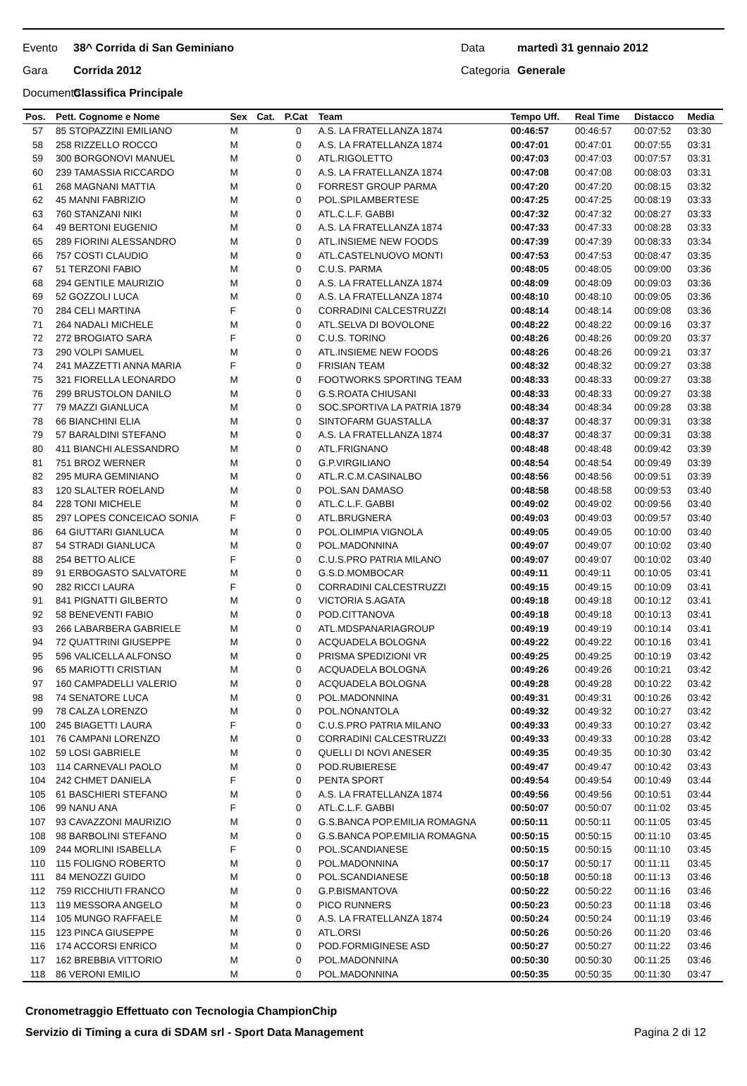Evento 38^ Corrida di San Geminiano Data martedì 31 gennaio 2012
Gara Corrida 2012 Categoria Generale
Documento Classifica Principale
| Pos. | Pett. Cognome e Nome | Sex | Cat. | P.Cat | Team | Tempo Uff. | Real Time | Distacco | Media |
| --- | --- | --- | --- | --- | --- | --- | --- | --- | --- |
| 57 | 85 STOPAZZINI EMILIANO | M | | 0 | A.S. LA FRATELLANZA 1874 | 00:46:57 | 00:46:57 | 00:07:52 | 03:30 |
| 58 | 258 RIZZELLO ROCCO | M | | 0 | A.S. LA FRATELLANZA 1874 | 00:47:01 | 00:47:01 | 00:07:55 | 03:31 |
| 59 | 300 BORGONOVI MANUEL | M | | 0 | ATL.RIGOLETTO | 00:47:03 | 00:47:03 | 00:07:57 | 03:31 |
| 60 | 239 TAMASSIA RICCARDO | M | | 0 | A.S. LA FRATELLANZA 1874 | 00:47:08 | 00:47:08 | 00:08:03 | 03:31 |
| 61 | 268 MAGNANI MATTIA | M | | 0 | FORREST GROUP PARMA | 00:47:20 | 00:47:20 | 00:08:15 | 03:32 |
| 62 | 45 MANNI FABRIZIO | M | | 0 | POL.SPILAMBERTESE | 00:47:25 | 00:47:25 | 00:08:19 | 03:33 |
| 63 | 760 STANZANI NIKI | M | | 0 | ATL.C.L.F. GABBI | 00:47:32 | 00:47:32 | 00:08:27 | 03:33 |
| 64 | 49 BERTONI EUGENIO | M | | 0 | A.S. LA FRATELLANZA 1874 | 00:47:33 | 00:47:33 | 00:08:28 | 03:33 |
| 65 | 289 FIORINI ALESSANDRO | M | | 0 | ATL.INSIEME NEW FOODS | 00:47:39 | 00:47:39 | 00:08:33 | 03:34 |
| 66 | 757 COSTI CLAUDIO | M | | 0 | ATL.CASTELNUOVO MONTI | 00:47:53 | 00:47:53 | 00:08:47 | 03:35 |
| 67 | 51 TERZONI FABIO | M | | 0 | C.U.S. PARMA | 00:48:05 | 00:48:05 | 00:09:00 | 03:36 |
| 68 | 294 GENTILE MAURIZIO | M | | 0 | A.S. LA FRATELLANZA 1874 | 00:48:09 | 00:48:09 | 00:09:03 | 03:36 |
| 69 | 52 GOZZOLI LUCA | M | | 0 | A.S. LA FRATELLANZA 1874 | 00:48:10 | 00:48:10 | 00:09:05 | 03:36 |
| 70 | 284 CELI MARTINA | F | | 0 | CORRADINI CALCESTRUZZI | 00:48:14 | 00:48:14 | 00:09:08 | 03:36 |
| 71 | 264 NADALI MICHELE | M | | 0 | ATL.SELVA DI BOVOLONE | 00:48:22 | 00:48:22 | 00:09:16 | 03:37 |
| 72 | 272 BROGIATO SARA | F | | 0 | C.U.S. TORINO | 00:48:26 | 00:48:26 | 00:09:20 | 03:37 |
| 73 | 290 VOLPI SAMUEL | M | | 0 | ATL.INSIEME NEW FOODS | 00:48:26 | 00:48:26 | 00:09:21 | 03:37 |
| 74 | 241 MAZZETTI ANNA MARIA | F | | 0 | FRISIAN TEAM | 00:48:32 | 00:48:32 | 00:09:27 | 03:38 |
| 75 | 321 FIORELLA LEONARDO | M | | 0 | FOOTWORKS SPORTING TEAM | 00:48:33 | 00:48:33 | 00:09:27 | 03:38 |
| 76 | 299 BRUSTOLON DANILO | M | | 0 | G.S.ROATA CHIUSANI | 00:48:33 | 00:48:33 | 00:09:27 | 03:38 |
| 77 | 79 MAZZI GIANLUCA | M | | 0 | SOC.SPORTIVA LA PATRIA 1879 | 00:48:34 | 00:48:34 | 00:09:28 | 03:38 |
| 78 | 66 BIANCHINI ELIA | M | | 0 | SINTOFARM GUASTALLA | 00:48:37 | 00:48:37 | 00:09:31 | 03:38 |
| 79 | 57 BARALDINI STEFANO | M | | 0 | A.S. LA FRATELLANZA 1874 | 00:48:37 | 00:48:37 | 00:09:31 | 03:38 |
| 80 | 411 BIANCHI ALESSANDRO | M | | 0 | ATL.FRIGNANO | 00:48:48 | 00:48:48 | 00:09:42 | 03:39 |
| 81 | 751 BROZ WERNER | M | | 0 | G.P.VIRGILIANO | 00:48:54 | 00:48:54 | 00:09:49 | 03:39 |
| 82 | 295 MURA GEMINIANO | M | | 0 | ATL.R.C.M.CASINALBO | 00:48:56 | 00:48:56 | 00:09:51 | 03:39 |
| 83 | 120 SLALTER ROELAND | M | | 0 | POL.SAN DAMASO | 00:48:58 | 00:48:58 | 00:09:53 | 03:40 |
| 84 | 228 TONI MICHELE | M | | 0 | ATL.C.L.F. GABBI | 00:49:02 | 00:49:02 | 00:09:56 | 03:40 |
| 85 | 297 LOPES CONCEICAO SONIA | F | | 0 | ATL.BRUGNERA | 00:49:03 | 00:49:03 | 00:09:57 | 03:40 |
| 86 | 64 GIUTTARI GIANLUCA | M | | 0 | POL.OLIMPIA VIGNOLA | 00:49:05 | 00:49:05 | 00:10:00 | 03:40 |
| 87 | 54 STRADI GIANLUCA | M | | 0 | POL.MADONNINA | 00:49:07 | 00:49:07 | 00:10:02 | 03:40 |
| 88 | 254 BETTO ALICE | F | | 0 | C.U.S.PRO PATRIA MILANO | 00:49:07 | 00:49:07 | 00:10:02 | 03:40 |
| 89 | 91 ERBOGASTO SALVATORE | M | | 0 | G.S.D.MOMBOCAR | 00:49:11 | 00:49:11 | 00:10:05 | 03:41 |
| 90 | 282 RICCI LAURA | F | | 0 | CORRADINI CALCESTRUZZI | 00:49:15 | 00:49:15 | 00:10:09 | 03:41 |
| 91 | 841 PIGNATTI GILBERTO | M | | 0 | VICTORIA S.AGATA | 00:49:18 | 00:49:18 | 00:10:12 | 03:41 |
| 92 | 58 BENEVENTI FABIO | M | | 0 | POD.CITTANOVA | 00:49:18 | 00:49:18 | 00:10:13 | 03:41 |
| 93 | 266 LABARBERA GABRIELE | M | | 0 | ATL.MDSPANARIAGROUP | 00:49:19 | 00:49:19 | 00:10:14 | 03:41 |
| 94 | 72 QUATTRINI GIUSEPPE | M | | 0 | ACQUADELA BOLOGNA | 00:49:22 | 00:49:22 | 00:10:16 | 03:41 |
| 95 | 596 VALICELLA ALFONSO | M | | 0 | PRISMA SPEDIZIONI VR | 00:49:25 | 00:49:25 | 00:10:19 | 03:42 |
| 96 | 65 MARIOTTI CRISTIAN | M | | 0 | ACQUADELA BOLOGNA | 00:49:26 | 00:49:26 | 00:10:21 | 03:42 |
| 97 | 160 CAMPADELLI VALERIO | M | | 0 | ACQUADELA BOLOGNA | 00:49:28 | 00:49:28 | 00:10:22 | 03:42 |
| 98 | 74 SENATORE LUCA | M | | 0 | POL.MADONNINA | 00:49:31 | 00:49:31 | 00:10:26 | 03:42 |
| 99 | 78 CALZA LORENZO | M | | 0 | POL.NONANTOLA | 00:49:32 | 00:49:32 | 00:10:27 | 03:42 |
| 100 | 245 BIAGETTI LAURA | F | | 0 | C.U.S.PRO PATRIA MILANO | 00:49:33 | 00:49:33 | 00:10:27 | 03:42 |
| 101 | 76 CAMPANI LORENZO | M | | 0 | CORRADINI CALCESTRUZZI | 00:49:33 | 00:49:33 | 00:10:28 | 03:42 |
| 102 | 59 LOSI GABRIELE | M | | 0 | QUELLI DI NOVI ANESER | 00:49:35 | 00:49:35 | 00:10:30 | 03:42 |
| 103 | 114 CARNEVALI PAOLO | M | | 0 | POD.RUBIERESE | 00:49:47 | 00:49:47 | 00:10:42 | 03:43 |
| 104 | 242 CHMET DANIELA | F | | 0 | PENTA SPORT | 00:49:54 | 00:49:54 | 00:10:49 | 03:44 |
| 105 | 61 BASCHIERI STEFANO | M | | 0 | A.S. LA FRATELLANZA 1874 | 00:49:56 | 00:49:56 | 00:10:51 | 03:44 |
| 106 | 99 NANU ANA | F | | 0 | ATL.C.L.F. GABBI | 00:50:07 | 00:50:07 | 00:11:02 | 03:45 |
| 107 | 93 CAVAZZONI MAURIZIO | M | | 0 | G.S.BANCA POP.EMILIA ROMAGNA | 00:50:11 | 00:50:11 | 00:11:05 | 03:45 |
| 108 | 98 BARBOLINI STEFANO | M | | 0 | G.S.BANCA POP.EMILIA ROMAGNA | 00:50:15 | 00:50:15 | 00:11:10 | 03:45 |
| 109 | 244 MORLINI ISABELLA | F | | 0 | POL.SCANDIANESE | 00:50:15 | 00:50:15 | 00:11:10 | 03:45 |
| 110 | 115 FOLIGNO ROBERTO | M | | 0 | POL.MADONNINA | 00:50:17 | 00:50:17 | 00:11:11 | 03:45 |
| 111 | 84 MENOZZI GUIDO | M | | 0 | POL.SCANDIANESE | 00:50:18 | 00:50:18 | 00:11:13 | 03:46 |
| 112 | 759 RICCHIUTI FRANCO | M | | 0 | G.P.BISMANTOVA | 00:50:22 | 00:50:22 | 00:11:16 | 03:46 |
| 113 | 119 MESSORA ANGELO | M | | 0 | PICO RUNNERS | 00:50:23 | 00:50:23 | 00:11:18 | 03:46 |
| 114 | 105 MUNGO RAFFAELE | M | | 0 | A.S. LA FRATELLANZA 1874 | 00:50:24 | 00:50:24 | 00:11:19 | 03:46 |
| 115 | 123 PINCA GIUSEPPE | M | | 0 | ATL.ORSI | 00:50:26 | 00:50:26 | 00:11:20 | 03:46 |
| 116 | 174 ACCORSI ENRICO | M | | 0 | POD.FORMIGINESE ASD | 00:50:27 | 00:50:27 | 00:11:22 | 03:46 |
| 117 | 162 BREBBIA VITTORIO | M | | 0 | POL.MADONNINA | 00:50:30 | 00:50:30 | 00:11:25 | 03:46 |
| 118 | 86 VERONI EMILIO | M | | 0 | POL.MADONNINA | 00:50:35 | 00:50:35 | 00:11:30 | 03:47 |
Cronometraggio Effettuato con Tecnologia ChampionChip
Servizio di Timing a cura di SDAM srl - Sport Data Management Pagina 2 di 12